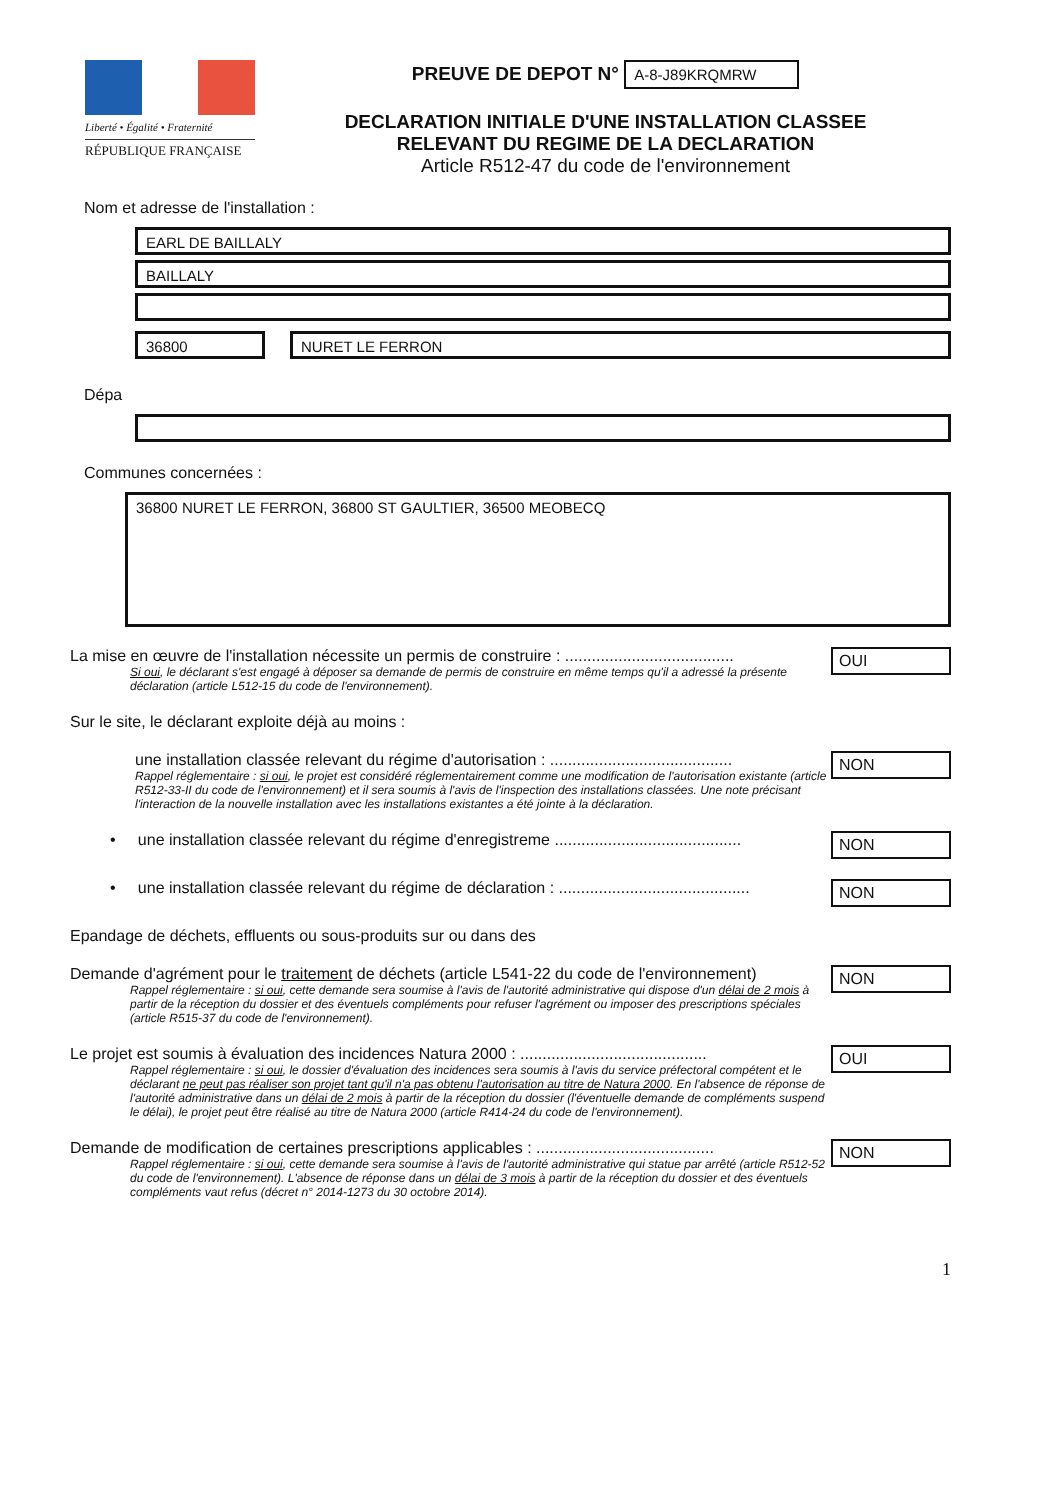Liberté • Égalité • Fraternité
RÉPUBLIQUE FRANÇAISE
PREUVE DE DEPOT N° A-8-J89KRQMRW
DECLARATION INITIALE D'UNE INSTALLATION CLASSEE
RELEVANT DU REGIME DE LA DECLARATION
Article R512-47 du code de l'environnement
Nom et adresse de l'installation :
EARL DE BAILLALY
BAILLALY
36800 NURET LE FERRON
Dépa
Communes concernées :
36800 NURET LE FERRON, 36800 ST GAULTIER, 36500 MEOBECQ
La mise en œuvre de l'installation nécessite un permis de construire : ......................................
Si oui, le déclarant s'est engagé à déposer sa demande de permis de construire en même temps qu'il a adressé la présente déclaration (article L512-15 du code de l'environnement).
OUI
Sur le site, le déclarant exploite déjà au moins :
une installation classée relevant du régime d'autorisation : .........................................
Rappel réglementaire : si oui, le projet est considéré réglementairement comme une modification de l'autorisation existante (article R512-33-II du code de l'environnement) et il sera soumis à l'avis de l'inspection des installations classées. Une note précisant l'interaction de la nouvelle installation avec les installations existantes a été jointe à la déclaration.
NON
• une installation classée relevant du régime d'enregistreme ..........................................
NON
• une installation classée relevant du régime de déclaration : ...........................................
NON
Epandage de déchets, effluents ou sous-produits sur ou dans des
Demande d'agrément pour le traitement de déchets (article L541-22 du code de l'environnement)
Rappel réglementaire : si oui, cette demande sera soumise à l'avis de l'autorité administrative qui dispose d'un délai de 2 mois à partir de la réception du dossier et des éventuels compléments pour refuser l'agrément ou imposer des prescriptions spéciales (article R515-37 du code de l'environnement).
NON
Le projet est soumis à évaluation des incidences Natura 2000 : ..........................................
Rappel réglementaire : si oui, le dossier d'évaluation des incidences sera soumis à l'avis du service préfectoral compétent et le déclarant ne peut pas réaliser son projet tant qu'il n'a pas obtenu l'autorisation au titre de Natura 2000. En l'absence de réponse de l'autorité administrative dans un délai de 2 mois à partir de la réception du dossier (l'éventuelle demande de compléments suspend le délai), le projet peut être réalisé au titre de Natura 2000 (article R414-24 du code de l'environnement).
OUI
Demande de modification de certaines prescriptions applicables : ........................................
Rappel réglementaire : si oui, cette demande sera soumise à l'avis de l'autorité administrative qui statue par arrêté (article R512-52 du code de l'environnement). L'absence de réponse dans un délai de 3 mois à partir de la réception du dossier et des éventuels compléments vaut refus (décret n° 2014-1273 du 30 octobre 2014).
NON
1